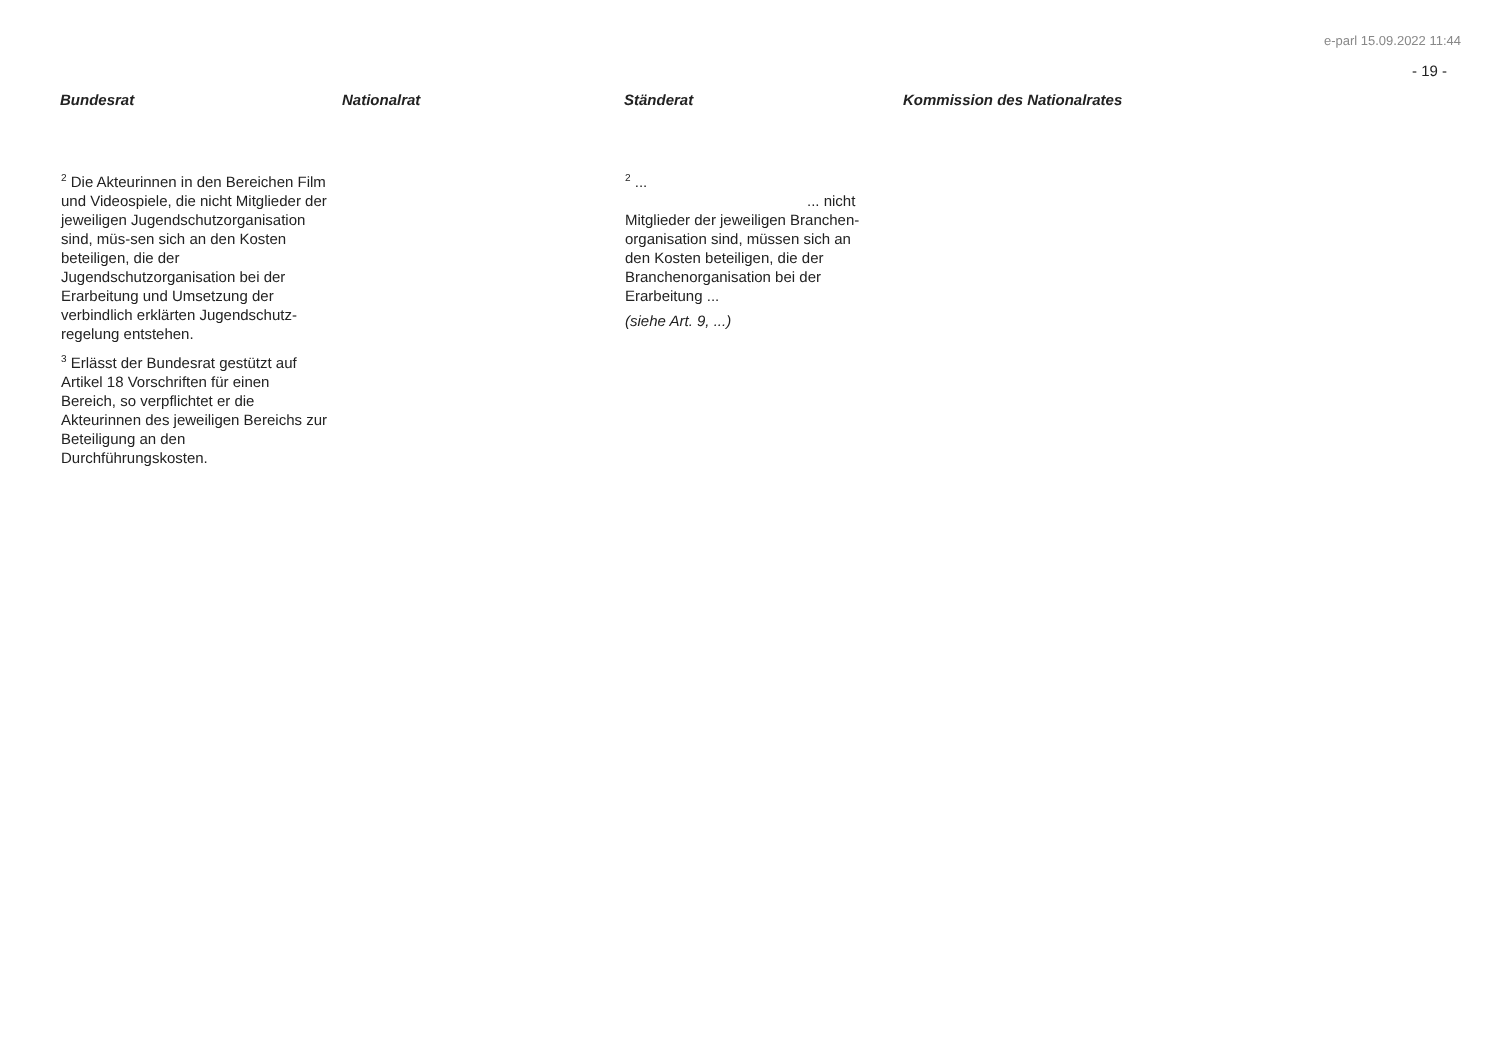e-parl 15.09.2022 11:44
- 19 -
| Bundesrat | Nationalrat | Ständerat | Kommission des Nationalrates |
| --- | --- | --- | --- |
| <sup>2</sup> Die Akteurinnen in den Bereichen Film und Videospiele, die nicht Mitglieder der jeweiligen Jugendschutzorganisation sind, müs-sen sich an den Kosten beteiligen, die der Jugendschutzorganisation bei der Erarbeitung und Umsetzung der verbindlich erklärten Jugendschutz-regelung entstehen. <sup>3</sup> Erlässt der Bundesrat gestützt auf Artikel 18 Vorschriften für einen Bereich, so verpflichtet er die Akteurinnen des jeweiligen Bereichs zur Beteiligung an den Durchführungskosten. | | <sup>2</sup> ... ... nicht Mitglieder der jeweiligen Branchen-organisation sind, müssen sich an den Kosten beteiligen, die der Branchenorganisation bei der Erarbeitung ... (siehe Art. 9, ...) | |